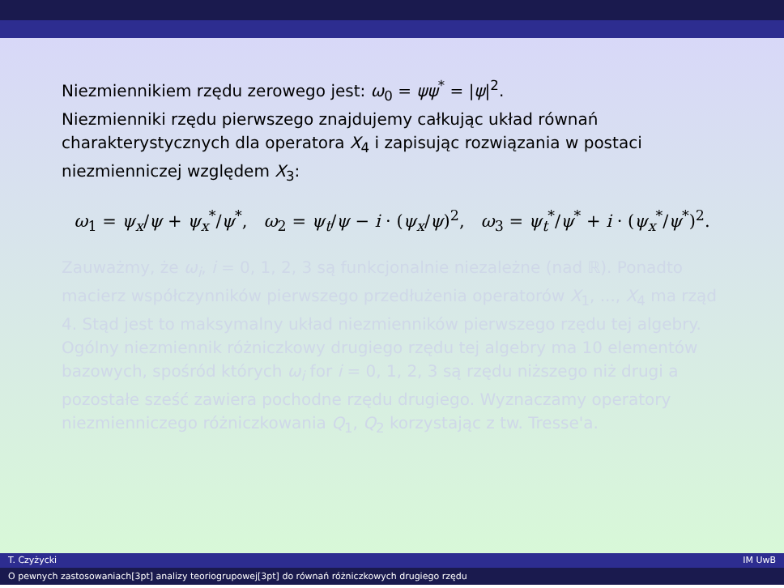Niezmiennikiem rzędu zerowego jest: ω<sub>0</sub> = ψψ<sup>*</sup> = |ψ|<sup>2</sup>.
Niezmienniki rzędu pierwszego znajdujemy całkując układ równań charakterystycznych dla operatora X<sub>4</sub> i zapisując rozwiązania w postaci niezmienniczej względem X<sub>3</sub>:
ω<sub>1</sub> = ψ<sub>x</sub>/ψ + ψ<sub>x</sub><sup>*</sup>/ψ<sup>*</sup>, ω<sub>2</sub> = ψ<sub>t</sub>/ψ − i · (ψ<sub>x</sub>/ψ)<sup>2</sup>, ω<sub>3</sub> = ψ<sub>t</sub><sup>*</sup>/ψ<sup>*</sup> + i · (ψ<sub>x</sub><sup>*</sup>/ψ<sup>*</sup>)<sup>2</sup>.
Zauważmy, że ω<sub>i</sub>, i = 0, 1, 2, 3 są funkcjonalnie niezależne (nad ℝ). Ponadto macierz współczynników pierwszego przedłużenia operatorów X<sub>1</sub>, ..., X<sub>4</sub> ma rząd 4. Stąd jest to maksymalny układ niezmienników pierwszego rzędu tej algebry.
Ogólny niezmiennik różniczkowy drugiego rzędu tej algebry ma 10 elementów bazowych, spośród których ω<sub>i</sub> for i = 0, 1, 2, 3 są rzędu niższego niż drugi a pozostałe sześć zawiera pochodne rzędu drugiego. Wyznaczamy operatory niezmienniczego różniczkowania Q<sub>1</sub>, Q<sub>2</sub> korzystając z tw. Tresse'a.
T. Czyżycki IM UwB
O pewnych zastosowaniach[3pt] analizy teoriogrupowej[3pt] do równań różniczkowych drugiego rzędu